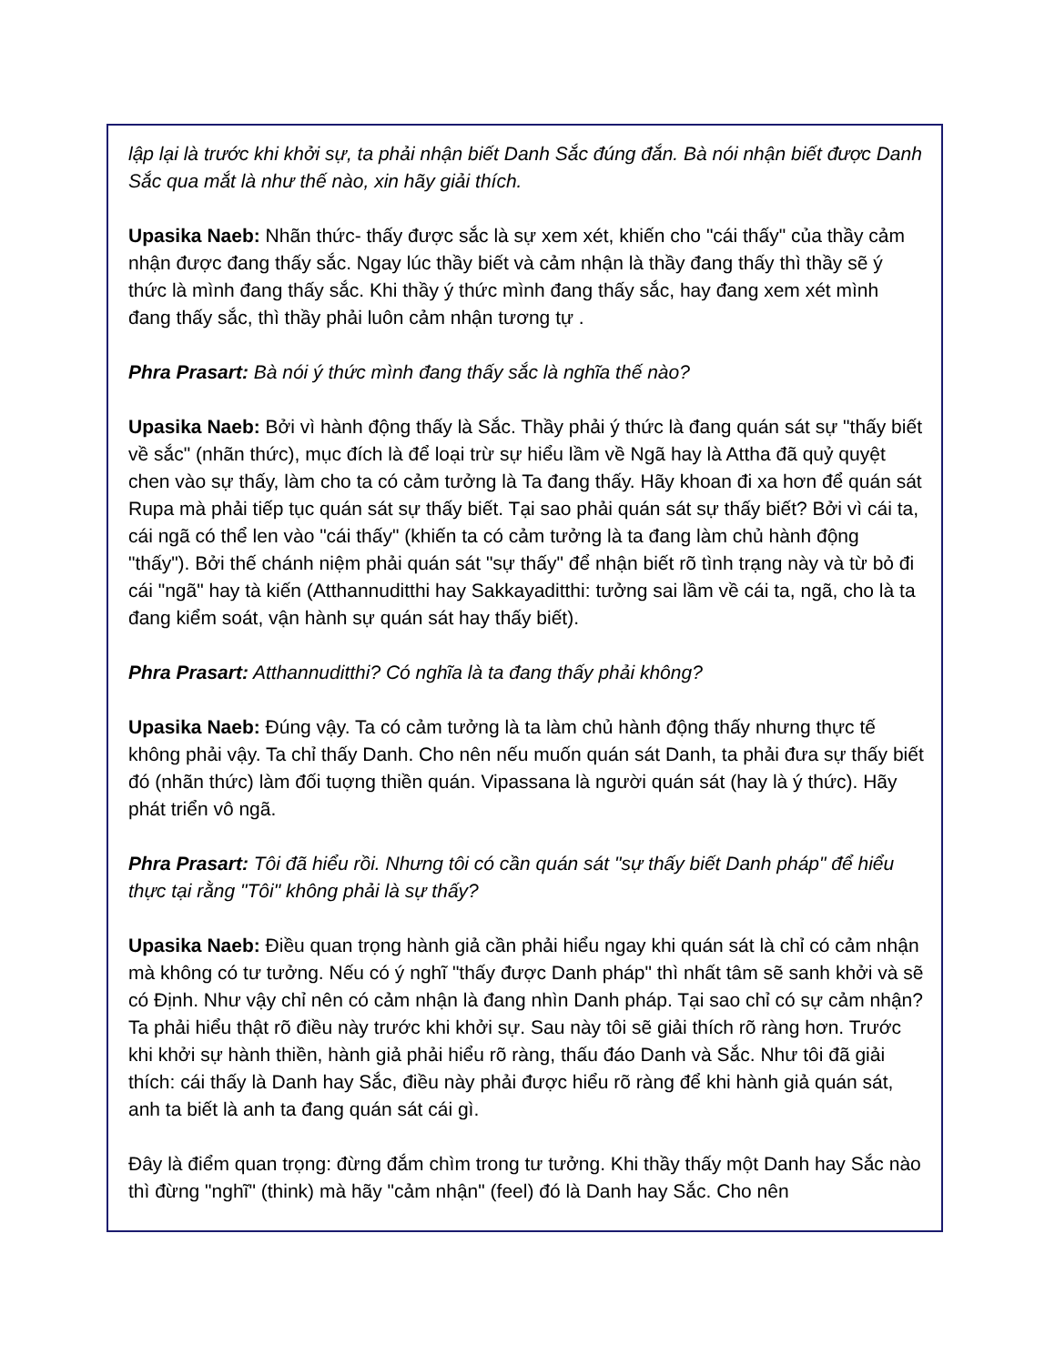lập lại là trước khi khởi sự, ta phải nhận biết Danh Sắc đúng đắn. Bà nói nhận biết được Danh Sắc qua mắt là như thế nào, xin hãy giải thích.
Upasika Naeb: Nhãn thức- thấy được sắc là sự xem xét, khiến cho "cái thấy" của thầy cảm nhận được đang thấy sắc. Ngay lúc thầy biết và cảm nhận là thầy đang thấy thì thầy sẽ ý thức là mình đang thấy sắc. Khi thầy ý thức mình đang thấy sắc, hay đang xem xét mình đang thấy sắc, thì thầy phải luôn cảm nhận tương tự .
Phra Prasart: Bà nói ý thức mình đang thấy sắc là nghĩa thế nào?
Upasika Naeb: Bởi vì hành động thấy là Sắc. Thầy phải ý thức là đang quán sát sự "thấy biết về sắc" (nhãn thức), mục đích là để loại trừ sự hiểu lầm về Ngã hay là Attha đã quỷ quyệt chen vào sự thấy, làm cho ta có cảm tưởng là Ta đang thấy. Hãy khoan đi xa hơn để quán sát Rupa mà phải tiếp tục quán sát sự thấy biết. Tại sao phải quán sát sự thấy biết? Bởi vì cái ta, cái ngã có thể len vào "cái thấy" (khiến ta có cảm tưởng là ta đang làm chủ hành động "thấy"). Bởi thế chánh niệm phải quán sát "sự thấy" để nhận biết rõ tình trạng này và từ bỏ đi cái "ngã" hay tà kiến (Atthannuditthi hay Sakkayaditthi: tưởng sai lầm về cái ta, ngã, cho là ta đang kiểm soát, vận hành sự quán sát hay thấy biết).
Phra Prasart: Atthannuditthi? Có nghĩa là ta đang thấy phải không?
Upasika Naeb: Đúng vậy. Ta có cảm tưởng là ta làm chủ hành động thấy nhưng thực tế không phải vậy. Ta chỉ thấy Danh. Cho nên nếu muốn quán sát Danh, ta phải đưa sự thấy biết đó (nhãn thức) làm đối tuợng thiền quán. Vipassana là người quán sát (hay là ý thức). Hãy phát triển vô ngã.
Phra Prasart: Tôi đã hiểu rồi. Nhưng tôi có cần quán sát "sự thấy biết Danh pháp" để hiểu thực tại rằng "Tôi" không phải là sự thấy?
Upasika Naeb: Điều quan trọng hành giả cần phải hiểu ngay khi quán sát là chỉ có cảm nhận mà không có tư tưởng. Nếu có ý nghĩ "thấy được Danh pháp" thì nhất tâm sẽ sanh khởi và sẽ có Định. Như vậy chỉ nên có cảm nhận là đang nhìn Danh pháp. Tại sao chỉ có sự cảm nhận? Ta phải hiểu thật rõ điều này trước khi khởi sự. Sau này tôi sẽ giải thích rõ ràng hơn. Trước khi khởi sự hành thiền, hành giả phải hiểu rõ ràng, thấu đáo Danh và Sắc. Như tôi đã giải thích: cái thấy là Danh hay Sắc, điều này phải được hiểu rõ ràng để khi hành giả quán sát, anh ta biết là anh ta đang quán sát cái gì.
Đây là điểm quan trọng: đừng đắm chìm trong tư tưởng. Khi thầy thấy một Danh hay Sắc nào thì đừng "nghĩ" (think) mà hãy "cảm nhận" (feel) đó là Danh hay Sắc. Cho nên